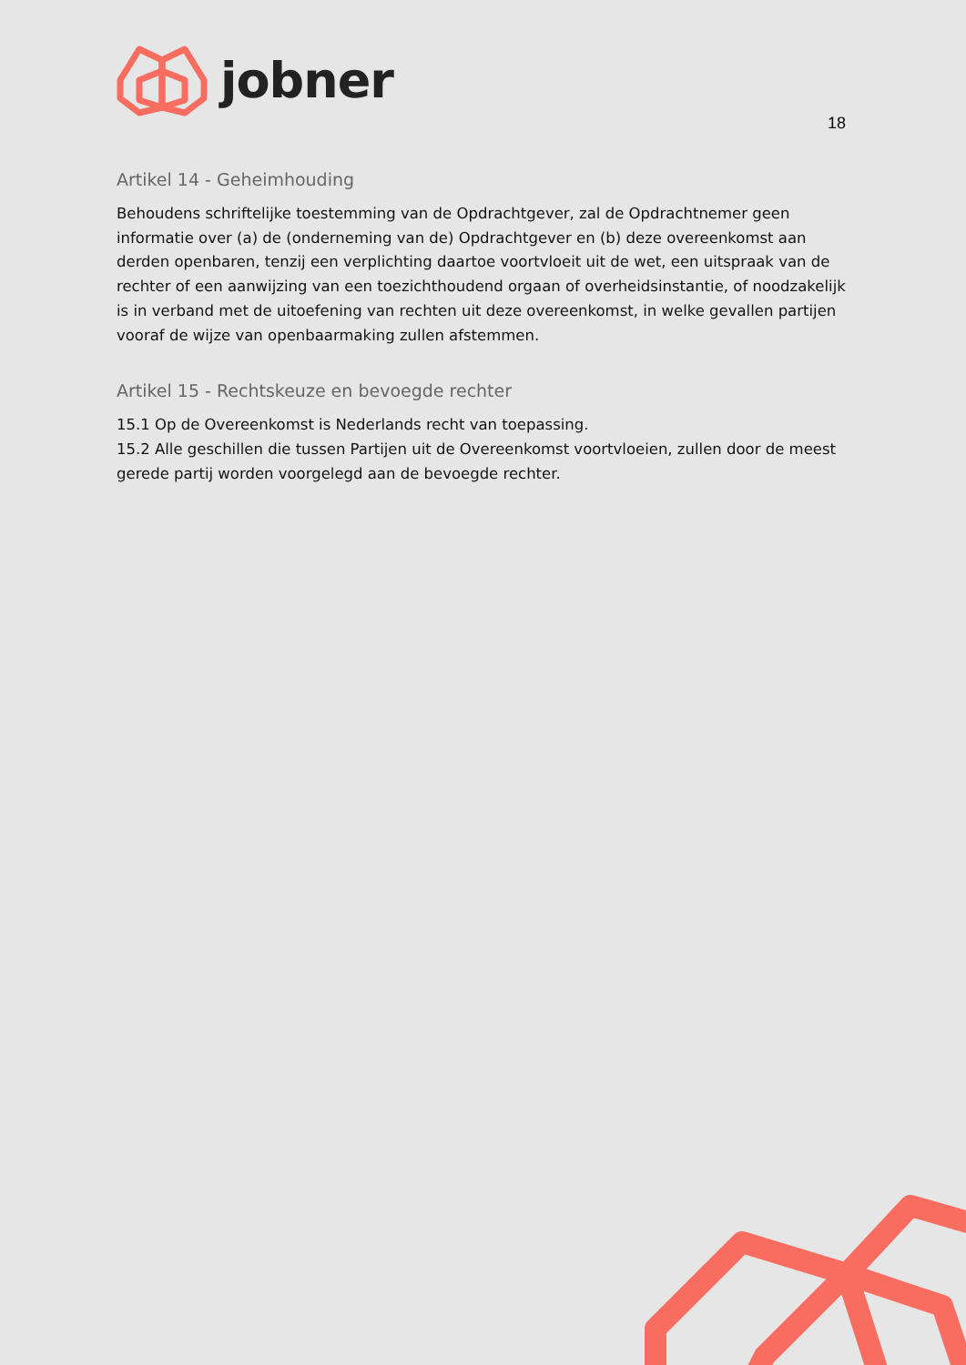jobner
18
Artikel 14 - Geheimhouding
Behoudens schriftelijke toestemming van de Opdrachtgever, zal de Opdrachtnemer geen informatie over (a) de (onderneming van de) Opdrachtgever en (b) deze overeenkomst aan derden openbaren, tenzij een verplichting daartoe voortvloeit uit de wet, een uitspraak van de rechter of een aanwijzing van een toezichthoudend orgaan of overheidsinstantie, of noodzakelijk is in verband met de uitoefening van rechten uit deze overeenkomst, in welke gevallen partijen vooraf de wijze van openbaarmaking zullen afstemmen.
Artikel 15 - Rechtskeuze en bevoegde rechter
15.1 Op de Overeenkomst is Nederlands recht van toepassing.
15.2 Alle geschillen die tussen Partijen uit de Overeenkomst voortvloeien, zullen door de meest gerede partij worden voorgelegd aan de bevoegde rechter.